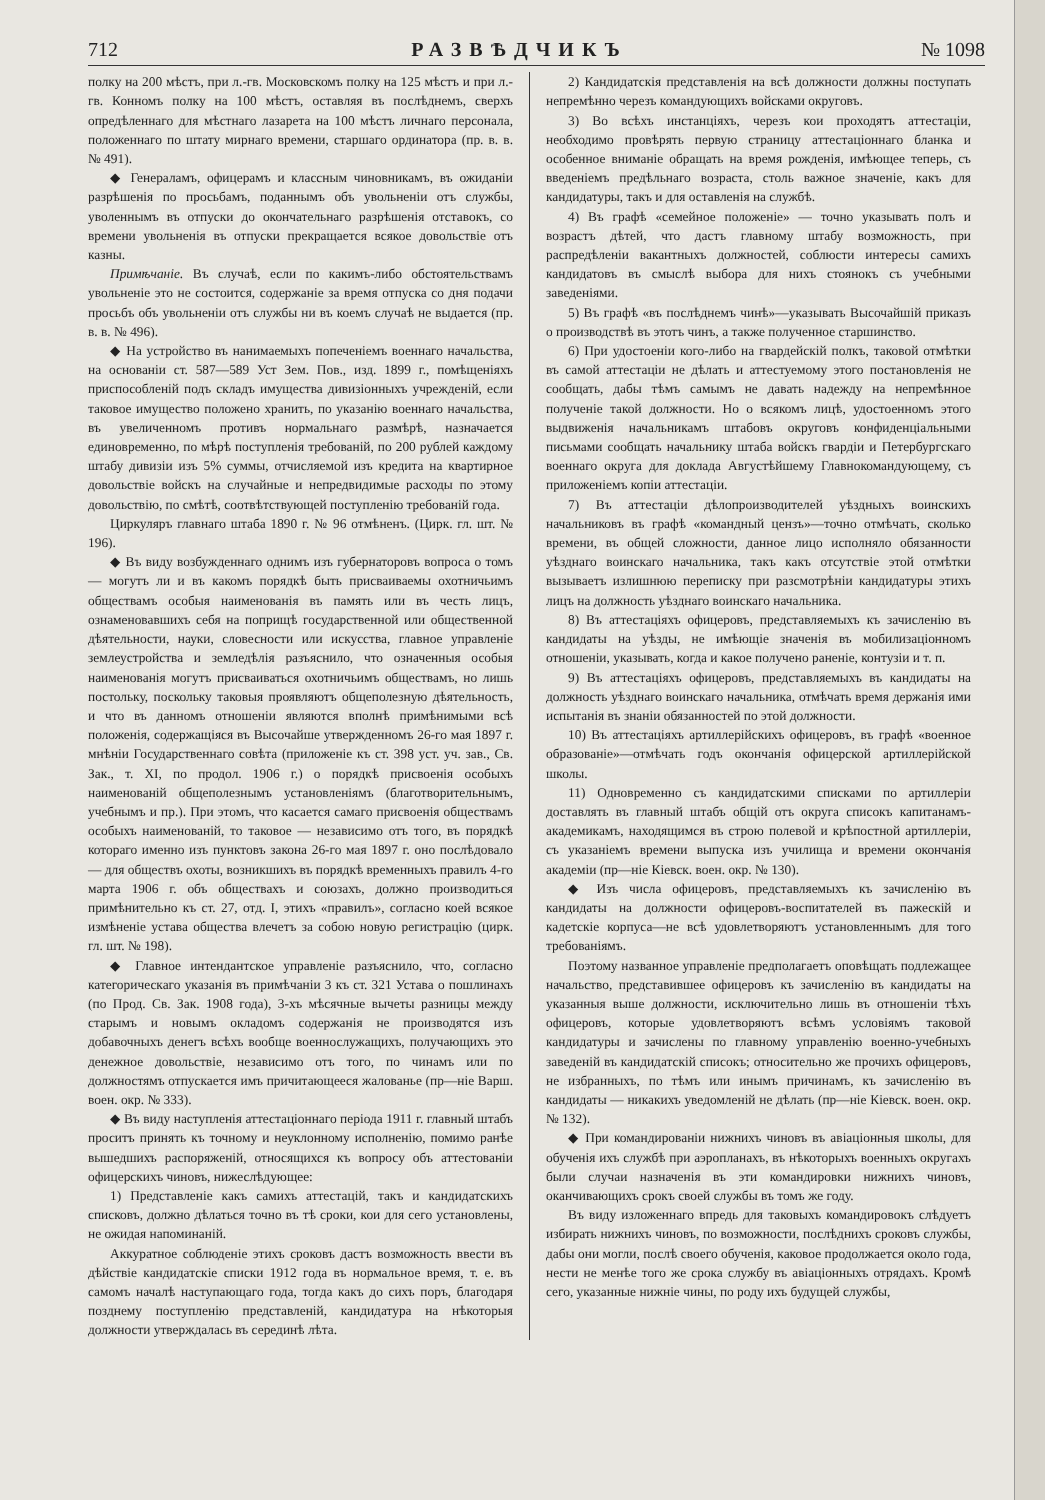712 РАЗВѢДЧИКЪ № 1098
полку на 200 мѣстъ, при л.-гв. Московскомъ полку на 125 мѣстъ и при л.-гв. Конномъ полку на 100 мѣстъ, оставляя въ послѣднемъ, сверхъ опредѣленнаго для мѣстнаго лазарета на 100 мѣстъ личнаго персонала, положеннаго по штату мирнаго времени, старшаго ординатора (пр. в. в. № 491).
◆ Генераламъ, офицерамъ и классным чиновникамъ, въ ожиданіи разрѣшенія по просьбамъ, поданнымъ объ увольненіи отъ службы, уволеннымъ въ отпуски до окончательнаго разрѣшенія отставокъ, со времени увольненія въ отпуски прекращается всякое довольствіе отъ казны.
Примѣчаніе. Въ случаѣ, если по какимъ-либо обстоятельствамъ увольненіе это не состоится, содержаніе за время отпуска со дня подачи просьбъ объ увольненіи отъ службы ни въ коемъ случаѣ не выдается (пр. в. в. № 496).
◆ На устройство въ нанимаемыхъ попеченіемъ военнаго начальства, на основаніи ст. 587—589 Уст Зем. Пов., изд. 1899 г., помѣщеніяхъ приспособленій подъ складъ имущества дивизіонныхъ учрежденій, если таковое имущество положено хранить, по указанію военнаго начальства, въ увеличенномъ противъ нормальнаго размѣрѣ, назначается единовременно, по мѣрѣ поступленія требованій, по 200 рублей каждому штабу дивизіи изъ 5% суммы, отчисляемой изъ кредита на квартирное довольствіе войскъ на случайные и непредвидимые расходы по этому довольствію, по смѣтѣ, соотвѣтствующей поступленію требованій года.
Циркуляръ главнаго штаба 1890 г. № 96 отмѣненъ. (Цирк. гл. шт. № 196).
◆ Въ виду возбужденнаго однимъ изъ губернаторовъ вопроса о томъ — могутъ ли и въ какомъ порядкѣ быть присваиваемы охотничьимъ обществамъ особыя наименованія въ память или въ честь лицъ, ознаменовавшихъ себя на поприщѣ государственной или общественной дѣятельности, науки, словесности или искусства, главное управленіе землеустройства и земледѣлія разъяснило, что означенныя особыя наименованія могутъ присваиваться охотничьимъ обществамъ, но лишь постольку, поскольку таковыя проявляютъ общеполезную дѣятельность, и что въ данномъ отношеніи являются вполнѣ примѣнимыми всѣ положенія, содержащіяся въ Высочайше утвержденномъ 26-го мая 1897 г. мнѣніи Государственнаго совѣта (приложеніе къ ст. 398 уст. уч. зав., Св. Зак., т. XI, по продол. 1906 г.) о порядкѣ присвоенія особыхъ наименованій общеполезнымъ установленіямъ (благотворительнымъ, учебнымъ и пр.). При этомъ, что касается самаго присвоенія обществамъ особыхъ наименованій, то таковое — независимо отъ того, въ порядкѣ котораго именно изъ пунктовъ закона 26-го мая 1897 г. оно послѣдовало— для обществъ охоты, возникшихъ въ порядкѣ временныхъ правилъ 4-го марта 1906 г. объ обществахъ и союзахъ, должно производиться примѣнительно къ ст. 27, отд. I, этихъ «правилъ», согласно коей всякое измѣненіе устава общества влечетъ за собою новую регистрацію (цирк. гл. шт. № 198).
◆ Главное интендантское управленіе разъяснило, что, согласно категорическаго указанія въ примѣчаніи 3 къ ст. 321 Устава о пошлинахъ (по Прод. Св. Зак. 1908 года), 3-хъ мѣсячные вычеты разницы между старымъ и новымъ окладомъ содержанія не производятся изъ добавочныхъ денегъ всѣхъ вообще военнослужащихъ, получающихъ это денежное довольствіе, независимо отъ того, по чинамъ или по должностямъ отпускается имъ причитающееся жалованье (пр—ніе Варш. воен. окр. № 333).
◆ Въ виду наступленія аттестаціоннаго періода 1911 г. главный штабъ проситъ принять къ точному и неуклонному исполненію, помимо ранѣе вышедшихъ распоряженій, относящихся къ вопросу объ аттестованіи офицерскихъ чиновъ, нижеслѣдующее:
1) Представленіе какъ самихъ аттестацій, такъ и кандидатскихъ списковъ, должно дѣлаться точно въ тѣ сроки, кои для сего установлены, не ожидая напоминаній.
Аккуратное соблюденіе этихъ сроковъ дастъ возможность ввести въ дѣйствіе кандидатскіе списки 1912 года въ нормальное время, т. е. въ самомъ началѣ наступающаго года, тогда какъ до сихъ поръ, благодаря позднему поступленію представленій, кандидатура на нѣкоторыя должности утверждалась въ серединѣ лѣта.
2) Кандидатскія представленія на всѣ должности должны поступать непремѣнно черезъ командующихъ войсками округовъ.
3) Во всѣхъ инстанціяхъ, черезъ кои проходятъ аттестаціи, необходимо провѣрять первую страницу аттестаціоннаго бланка и особенное вниманіе обращать на время рожденія, имѣющее теперь, съ введеніемъ предѣльнаго возраста, столь важное значеніе, какъ для кандидатуры, такъ и для оставленія на службѣ.
4) Въ графѣ «семейное положеніе» — точно указывать полъ и возрастъ дѣтей, что дастъ главному штабу возможность, при распредѣленіи вакантныхъ должностей, соблюсти интересы самихъ кандидатовъ въ смыслѣ выбора для нихъ стоянокъ съ учебными заведеніями.
5) Въ графѣ «въ послѣднемъ чинѣ»—указывать Высочайшій приказъ о производствѣ въ этотъ чинъ, а также полученное старшинство.
6) При удостоеніи кого-либо на гвардейскій полкъ, таковой отмѣтки въ самой аттестаціи не дѣлать и аттестуемому этого постановленія не сообщать, дабы тѣмъ самымъ не давать надежду на непремѣнное полученіе такой должности. Но о всякомъ лицѣ, удостоенномъ этого выдвиженія начальникамъ штабовъ округовъ конфиденціальными письмами сообщать начальнику штаба войскъ гвардіи и Петербургскаго военнаго округа для доклада Августѣйшему Главнокомандующему, съ приложеніемъ копіи аттестаціи.
7) Въ аттестаціи дѣлопроизводителей уѣздныхъ воинскихъ начальниковъ въ графѣ «командный цензъ»—точно отмѣчать, сколько времени, въ общей сложности, данное лицо исполняло обязанности уѣзднаго воинскаго начальника, такъ какъ отсутствіе этой отмѣтки вызываетъ излишнюю переписку при разсмотрѣніи кандидатуры этихъ лицъ на должность уѣзднаго воинскаго начальника.
8) Въ аттестаціяхъ офицеровъ, представляемыхъ къ зачисленію въ кандидаты на уѣзды, не имѣющіе значенія въ мобилизаціонномъ отношеніи, указывать, когда и какое получено раненіе, контузіи и т. п.
9) Въ аттестаціяхъ офицеровъ, представляемыхъ въ кандидаты на должность уѣзднаго воинскаго начальника, отмѣчать время держанія ими испытанія въ знаніи обязанностей по этой должности.
10) Въ аттестаціяхъ артиллерійскихъ офицеровъ, въ графѣ «военное образованіе»—отмѣчать годъ окончанія офицерской артиллерійской школы.
11) Одновременно съ кандидатскими списками по артиллеріи доставлять въ главный штабъ общій отъ округа списокъ капитанамъ-академикамъ, находящимся въ строю полевой и крѣпостной артиллеріи, съ указаніемъ времени выпуска изъ училища и времени окончанія академіи (пр—ніе Кіевск. воен. окр. № 130).
◆ Изъ числа офицеровъ, представляемыхъ къ зачисленію въ кандидаты на должности офицеровъ-воспитателей въ пажескій и кадетскіе корпуса—не всѣ удовлетворяютъ установленнымъ для того требованіямъ.
Поэтому названное управленіе предполагаетъ оповѣщать подлежащее начальство, представившее офицеровъ къ зачисленію въ кандидаты на указанныя выше должности, исключительно лишь въ отношеніи тѣхъ офицеровъ, которые удовлетворяютъ всѣмъ условіямъ таковой кандидатуры и зачислены по главному управленію военно-учебныхъ заведеній въ кандидатскій списокъ; относительно же прочихъ офицеровъ, не избранныхъ, по тѣмъ или инымъ причинамъ, къ зачисленію въ кандидаты — никакихъ уведомленій не дѣлать (пр—ніе Кіевск. воен. окр. № 132).
◆ При командированіи нижнихъ чиновъ въ авіаціонныя школы, для обученія ихъ службѣ при аэропланахъ, въ нѣкоторыхъ военныхъ округахъ были случаи назначенія въ эти командировки нижнихъ чиновъ, оканчивающихъ срокъ своей службы въ томъ же году.
Въ виду изложеннаго впредь для таковыхъ командировокъ слѣдуетъ избирать нижнихъ чиновъ, по возможности, послѣднихъ сроковъ службы, дабы они могли, послѣ своего обученія, каковое продолжается около года, нести не менѣе того же срока службу въ авіаціонныхъ отрядахъ. Кромѣ сего, указанные нижніе чины, по роду ихъ будущей службы,